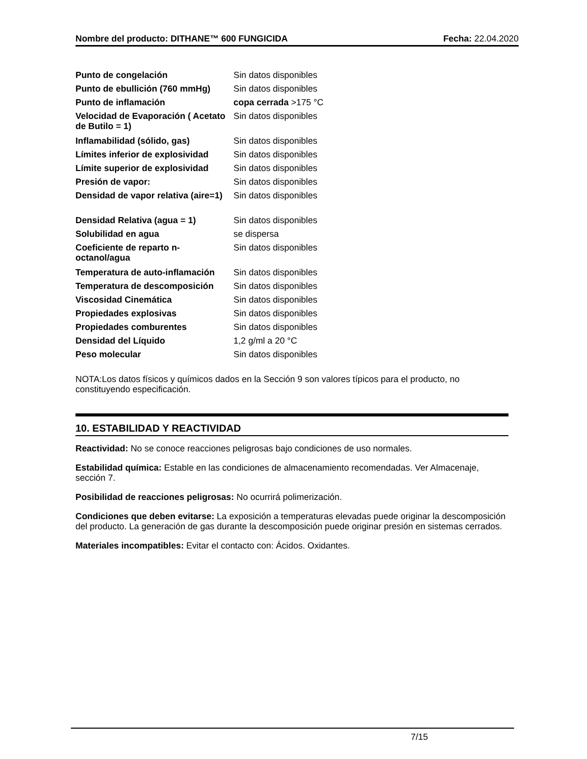Nombre del producto: DITHANE™ 600 FUNGICIDA Fecha: 22.04.2020
| Punto de congelación | Sin datos disponibles |
| Punto de ebullición (760 mmHg) | Sin datos disponibles |
| Punto de inflamación | copa cerrada >175 °C |
| Velocidad de Evaporación ( Acetato de Butilo = 1) | Sin datos disponibles |
| Inflamabilidad (sólido, gas) | Sin datos disponibles |
| Límites inferior de explosividad | Sin datos disponibles |
| Límite superior de explosividad | Sin datos disponibles |
| Presión de vapor: | Sin datos disponibles |
| Densidad de vapor relativa (aire=1) | Sin datos disponibles |
| Densidad Relativa (agua = 1) | Sin datos disponibles |
| Solubilidad en agua | se dispersa |
| Coeficiente de reparto n-octanol/agua | Sin datos disponibles |
| Temperatura de auto-inflamación | Sin datos disponibles |
| Temperatura de descomposición | Sin datos disponibles |
| Viscosidad Cinemática | Sin datos disponibles |
| Propiedades explosivas | Sin datos disponibles |
| Propiedades comburentes | Sin datos disponibles |
| Densidad del Líquido | 1,2 g/ml a 20 °C |
| Peso molecular | Sin datos disponibles |
NOTA:Los datos físicos y químicos dados en la Sección 9 son valores típicos para el producto, no constituyendo especificación.
10. ESTABILIDAD Y REACTIVIDAD
Reactividad: No se conoce reacciones peligrosas bajo condiciones de uso normales.
Estabilidad química: Estable en las condiciones de almacenamiento recomendadas. Ver Almacenaje, sección 7.
Posibilidad de reacciones peligrosas: No ocurrirá polimerización.
Condiciones que deben evitarse: La exposición a temperaturas elevadas puede originar la descomposición del producto. La generación de gas durante la descomposición puede originar presión en sistemas cerrados.
Materiales incompatibles: Evitar el contacto con: Ácidos. Oxidantes.
7/15